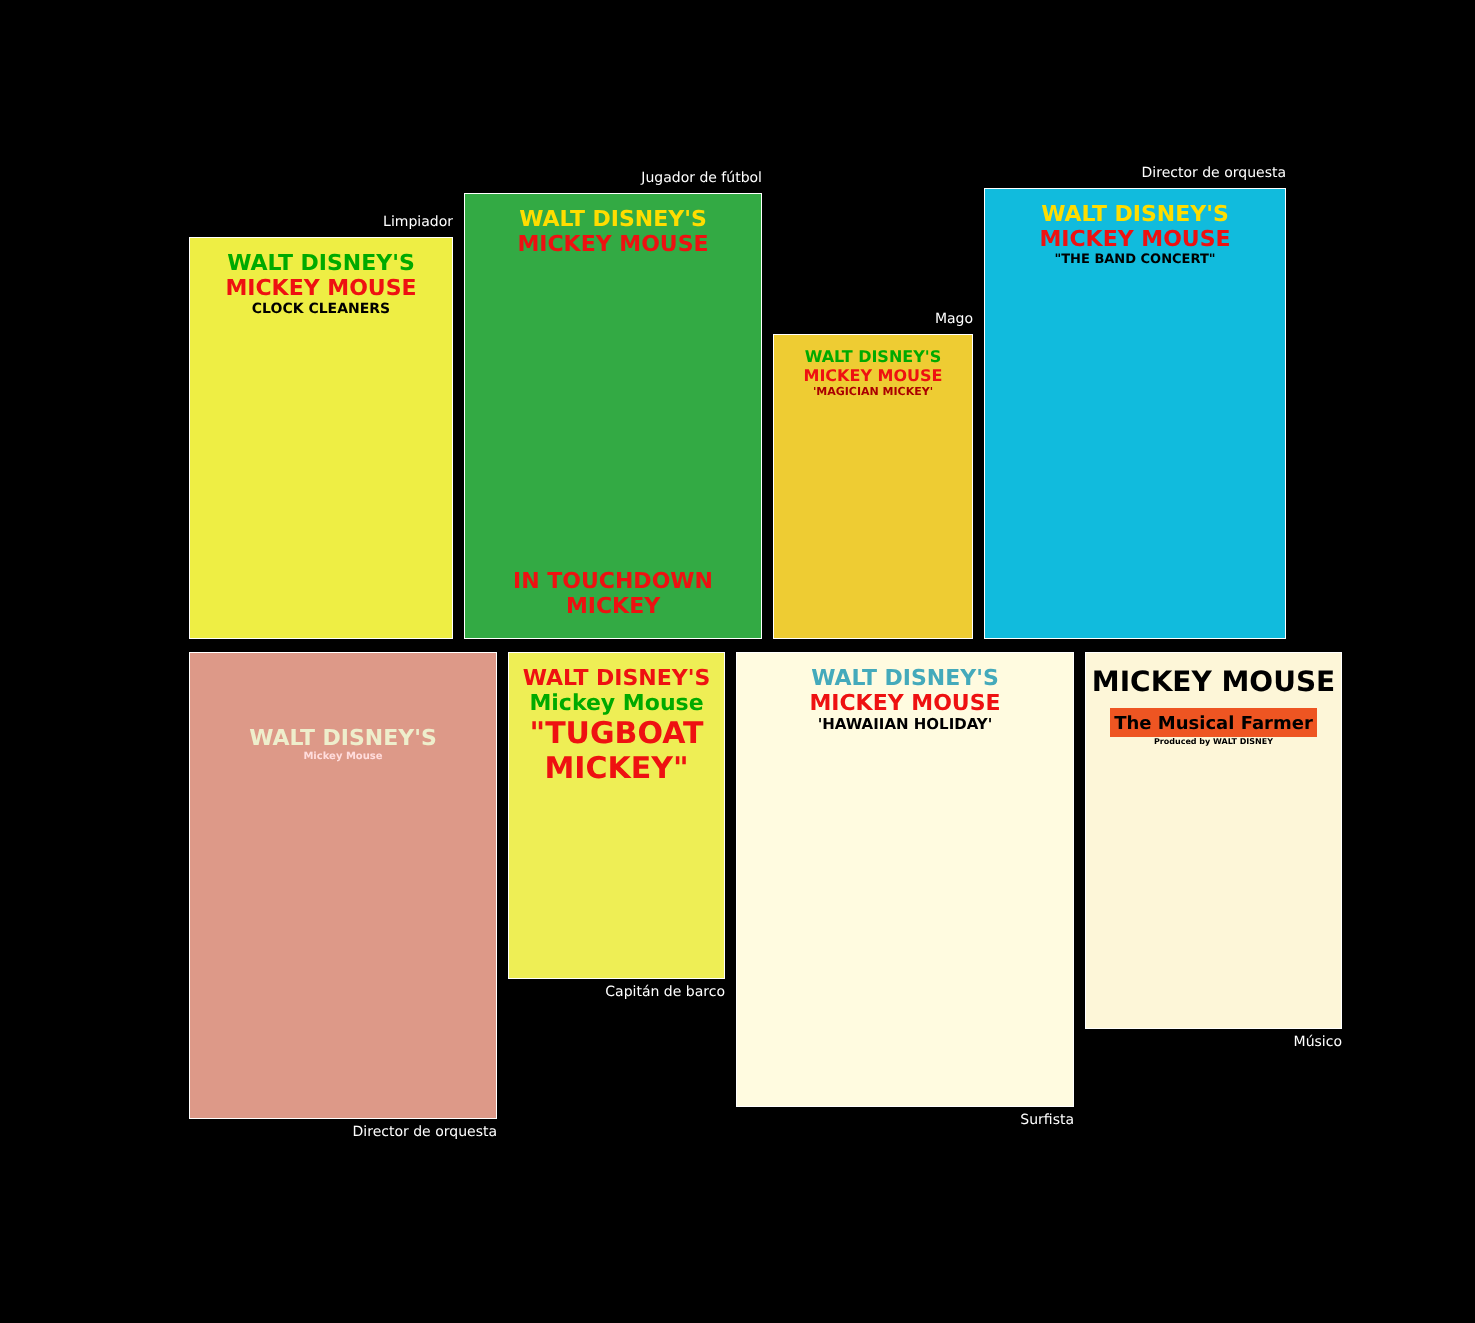Limpiador
WALT DISNEY'S
MICKEY MOUSE
CLOCK CLEANERS
Jugador de fútbol
WALT DISNEY'S
MICKEY MOUSE
IN TOUCHDOWN MICKEY
Mago
WALT DISNEY'S
MICKEY MOUSE
'MAGICIAN MICKEY'
Director de orquesta
WALT DISNEY'S
MICKEY MOUSE
"THE BAND CONCERT"
WALT DISNEY'S
Mickey Mouse
Director de orquesta
WALT DISNEY'S
Mickey Mouse
"TUGBOAT MICKEY"
Capitán de barco
WALT DISNEY'S
MICKEY MOUSE
'HAWAIIAN HOLIDAY'
Surfista
MICKEY MOUSE
The Musical Farmer
Produced by WALT DISNEY
Músico